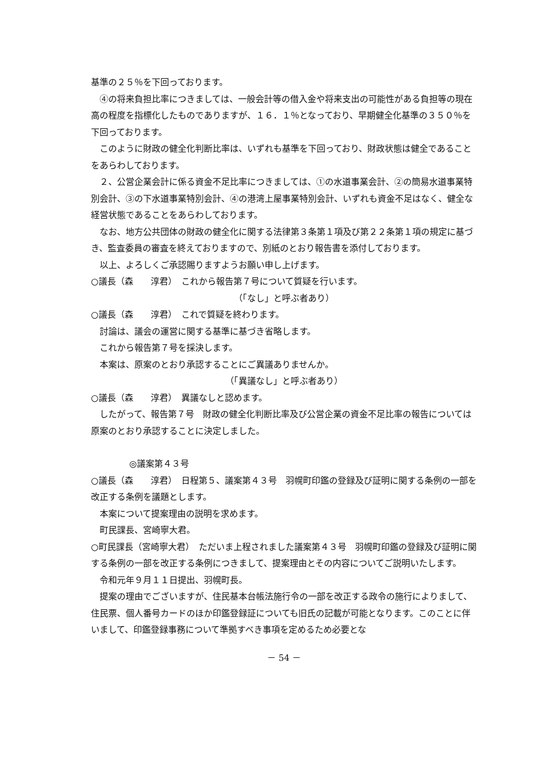基準の２５％を下回っております。
④の将来負担比率につきましては、一般会計等の借入金や将来支出の可能性がある負担等の現在高の程度を指標化したものでありますが、１６．１％となっており、早期健全化基準の３５０％を下回っております。
このように財政の健全化判断比率は、いずれも基準を下回っており、財政状態は健全であることをあらわしております。
２、公営企業会計に係る資金不足比率につきましては、①の水道事業会計、②の簡易水道事業特別会計、③の下水道事業特別会計、④の港湾上屋事業特別会計、いずれも資金不足はなく、健全な経営状態であることをあらわしております。
なお、地方公共団体の財政の健全化に関する法律第３条第１項及び第２２条第１項の規定に基づき、監査委員の審査を終えておりますので、別紙のとおり報告書を添付しております。
以上、よろしくご承認賜りますようお願い申し上げます。
○議長（森　　淳君）　これから報告第７号について質疑を行います。
（「なし」と呼ぶ者あり）
○議長（森　　淳君）　これで質疑を終わります。
討論は、議会の運営に関する基準に基づき省略します。
これから報告第７号を採決します。
本案は、原案のとおり承認することにご異議ありませんか。
（「異議なし」と呼ぶ者あり）
○議長（森　　淳君）　異議なしと認めます。
したがって、報告第７号　財政の健全化判断比率及び公営企業の資金不足比率の報告については原案のとおり承認することに決定しました。
◎議案第４３号
○議長（森　　淳君）　日程第５、議案第４３号　羽幌町印鑑の登録及び証明に関する条例の一部を改正する条例を議題とします。
本案について提案理由の説明を求めます。
町民課長、宮崎寧大君。
○町民課長（宮崎寧大君）　ただいま上程されました議案第４３号　羽幌町印鑑の登録及び証明に関する条例の一部を改正する条例につきまして、提案理由とその内容についてご説明いたします。
令和元年９月１１日提出、羽幌町長。
提案の理由でございますが、住民基本台帳法施行令の一部を改正する政令の施行によりまして、住民票、個人番号カードのほか印鑑登録証についても旧氏の記載が可能となります。このことに伴いまして、印鑑登録事務について準拠すべき事項を定めるため必要とな
－ 54 －